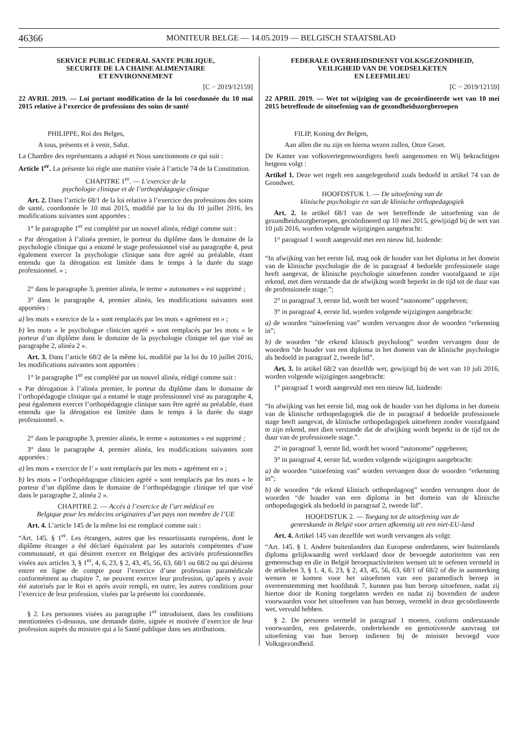46366 MONITEUR BELGE — 14.05.2019 — BELGISCH STAATSBLAD
SERVICE PUBLIC FEDERAL SANTE PUBLIQUE,
SECURITE DE LA CHAINE ALIMENTAIRE
ET ENVIRONNEMENT
[C − 2019/12159]
22 AVRIL 2019. — Loi portant modification de la loi coordonnée du 10 mai 2015 relative à l’exercice de professions des soins de santé
PHILIPPE, Roi des Belges,
A tous, présents et à venir, Salut.
La Chambre des représentants a adopté et Nous sanctionnons ce qui suit :
Article 1<sup>er</sup>. La présente loi règle une matière visée à l’article 74 de la Constitution.
CHAPITRE 1<sup>er</sup>. — L’exercice de la
psychologie clinique et de l’orthopédagogie clinique
Art. 2. Dans l’article 68/1 de la loi relative à l’exercice des professions des soins de santé, coordonnée le 10 mai 2015, modifié par la loi du 10 juillet 2016, les modifications suivantes sont apportées :
1° le paragraphe 1<sup>er</sup> est complété par un nouvel alinéa, rédigé comme suit :
« Par dérogation à l’alinéa premier, le porteur du diplôme dans le domaine de la psychologie clinique qui a entamé le stage professionnel visé au paragraphe 4, peut également exercer la psychologie clinique sans être agréé au préalable, étant entendu que la dérogation est limitée dans le temps à la durée du stage professionnel. » ;
2° dans le paragraphe 3, premier alinéa, le terme « autonomes » est supprimé ;
3° dans le paragraphe 4, premier alinéa, les modifications suivantes sont apportées :
a) les mots « exercice de la » sont remplacés par les mots « agrément en » ;
b) les mots « le psychologue clinicien agréé » sont remplacés par les mots « le porteur d’un diplôme dans le domaine de la psychologie clinique tel que visé au paragraphe 2, alinéa 2 ».
Art. 3. Dans l’article 68/2 de la même loi, modifié par la loi du 10 juillet 2016, les modifications suivantes sont apportées :
1° le paragraphe 1<sup>er</sup> est complété par un nouvel alinéa, rédigé comme suit :
« Par dérogation à l’alinéa premier, le porteur du diplôme dans le domaine de l’orthopédagogie clinique qui a entamé le stage professionnel visé au paragraphe 4, peut également exercer l’orthopédagogie clinique sans être agréé au préalable, étant entendu que la dérogation est limitée dans le temps à la durée du stage professionnel. ».
2° dans le paragraphe 3, premier alinéa, le terme « autonomes » est supprimé ;
3° dans le paragraphe 4, premier alinéa, les modifications suivantes sont apportées :
a) les mots « exercice de l’ » sont remplacés par les mots « agrément en » ;
b) les mots « l’orthopédagogue clinicien agréé » sont remplacés par les mots « le porteur d’un diplôme dans le domaine de l’orthopédagogie clinique tel que visé dans le paragraphe 2, alinéa 2 ».
CHAPITRE 2. — Accès à l’exercice de l’art médical en
Belgique pour les médecins originaires d’un pays non membre de l’UE
Art. 4. L’article 145 de la même loi est remplacé comme suit :
“Art. 145. § 1<sup>er</sup>. Les étrangers, autres que les ressortissants européens, dont le diplôme étranger a été déclaré équivalent par les autorités compétentes d’une communauté, et qui désirent exercer en Belgique des activités professionnelles visées aux articles 3, § 1<sup>er</sup>, 4, 6, 23, § 2, 43, 45, 56, 63, 68/1 ou 68/2 ou qui désirent entrer en ligne de compte pour l’exercice d’une profession paramédicale conformément au chapitre 7, ne peuvent exercer leur profession, qu’après y avoir été autorisés par le Roi et après avoir rempli, en outre, les autres conditions pour l’exercice de leur profession, visées par la présente loi coordonnée.
§ 2. Les personnes visées au paragraphe 1<sup>er</sup> introduisent, dans les conditions mentionnées ci-dessous, une demande datée, signée et motivée d’exercice de leur profession auprès du ministre qui a la Santé publique dans ses attributions.
FEDERALE OVERHEIDSDIENST VOLKSGEZONDHEID,
VEILIGHEID VAN DE VOEDSELKETEN
EN LEEFMILIEU
[C − 2019/12159]
22 APRIL 2019. — Wet tot wijziging van de gecoördineerde wet van 10 mei 2015 betreffende de uitoefening van de gezondheidszorgberoepen
FILIP, Koning der Belgen,
Aan allen die nu zijn en hierna wezen zullen, Onze Groet.
De Kamer van volksvertegenwoordigers heeft aangenomen en Wij bekrachtigen hetgeen volgt :
Artikel 1. Deze wet regelt een aangelegenheid zoals bedoeld in artikel 74 van de Grondwet.
HOOFDSTUK 1. — De uitoefening van de
klinische psychologie en van de klinische orthopedagogiek
Art. 2. In artikel 68/1 van de wet betreffende de uitoefening van de gezondheidszorgberoepen, gecoördineerd op 10 mei 2015, gewijzigd bij de wet van 10 juli 2016, worden volgende wijzigingen aangebracht:
1° paragraaf 1 wordt aangevuld met een nieuw lid, luidende:
“In afwijking van het eerste lid, mag ook de houder van het diploma in het domein van de klinische psychologie die de in paragraaf 4 bedoelde professionele stage heeft aangevat, de klinische psychologie uitoefenen zonder voorafgaand te zijn erkend, met dien verstande dat de afwijking wordt beperkt in de tijd tot de duur van de professionele stage.”;
2° in paragraaf 3, eerste lid, wordt het woord “autonome” opgeheven;
3° in paragraaf 4, eerste lid, worden volgende wijzigingen aangebracht:
a) de woorden “uitoefening van” worden vervangen door de woorden “erkenning in”;
b) de woorden “de erkend klinisch psycholoog” worden vervangen door de woorden “de houder van een diploma in het domein van de klinische psychologie als bedoeld in paragraaf 2, tweede lid”.
Art. 3. In artikel 68/2 van dezelfde wet, gewijzigd bij de wet van 10 juli 2016, worden volgende wijzigingen aangebracht:
1° paragraaf 1 wordt aangevuld met een nieuw lid, luidende:
“In afwijking van het eerste lid, mag ook de houder van het diploma in het domein van de klinische orthopedagogiek die de in paragraaf 4 bedoelde professionele stage heeft aangevat, de klinische orthopedagogiek uitoefenen zonder voorafgaand te zijn erkend, met dien verstande dat de afwijking wordt beperkt in de tijd tot de duur van de professionele stage.”.
2° in paragraaf 3, eerste lid, wordt het woord “autonome” opgeheven;
3° in paragraaf 4, eerste lid, worden volgende wijzigingen aangebracht:
a) de woorden “uitoefening van” worden vervangen door de woorden “erkenning in”;
b) de woorden “de erkend klinisch orthopedagoog” worden vervangen door de woorden “de houder van een diploma in het domein van de klinische orthopedagogiek als bedoeld in paragraaf 2, tweede lid”.
HOOFDSTUK 2. — Toegang tot de uitoefening van de
geneeskunde in België voor artsen afkomstig uit een niet-EU-land
Art. 4. Artikel 145 van dezelfde wet wordt vervangen als volgt:
“Art. 145. § 1. Andere buitenlanders dan Europese onderdanen, wier buitenlands diploma gelijkwaardig werd verklaard door de bevoegde autoriteiten van een gemeenschap en die in België beroepsactiviteiten wensen uit te oefenen vermeld in de artikelen 3, § 1, 4, 6, 23, § 2, 43, 45, 56, 63, 68/1 of 68/2 of die in aanmerking wensen te komen voor het uitoefenen van een paramedisch beroep in overeenstemming met hoofdstuk 7, kunnen pas hun beroep uitoefenen, nadat zij hiertoe door de Koning toegelaten werden en nadat zij bovendien de andere voorwaarden voor het uitoefenen van hun beroep, vermeld in deze gecoördineerde wet, vervuld hebben.
§ 2. De personen vermeld in paragraaf 1 moeten, conform onderstaande voorwaarden, een gedateerde, ondertekende en gemotiveerde aanvraag tot uitoefening van hun beroep indienen bij de minister bevoegd voor Volksgezondheid.